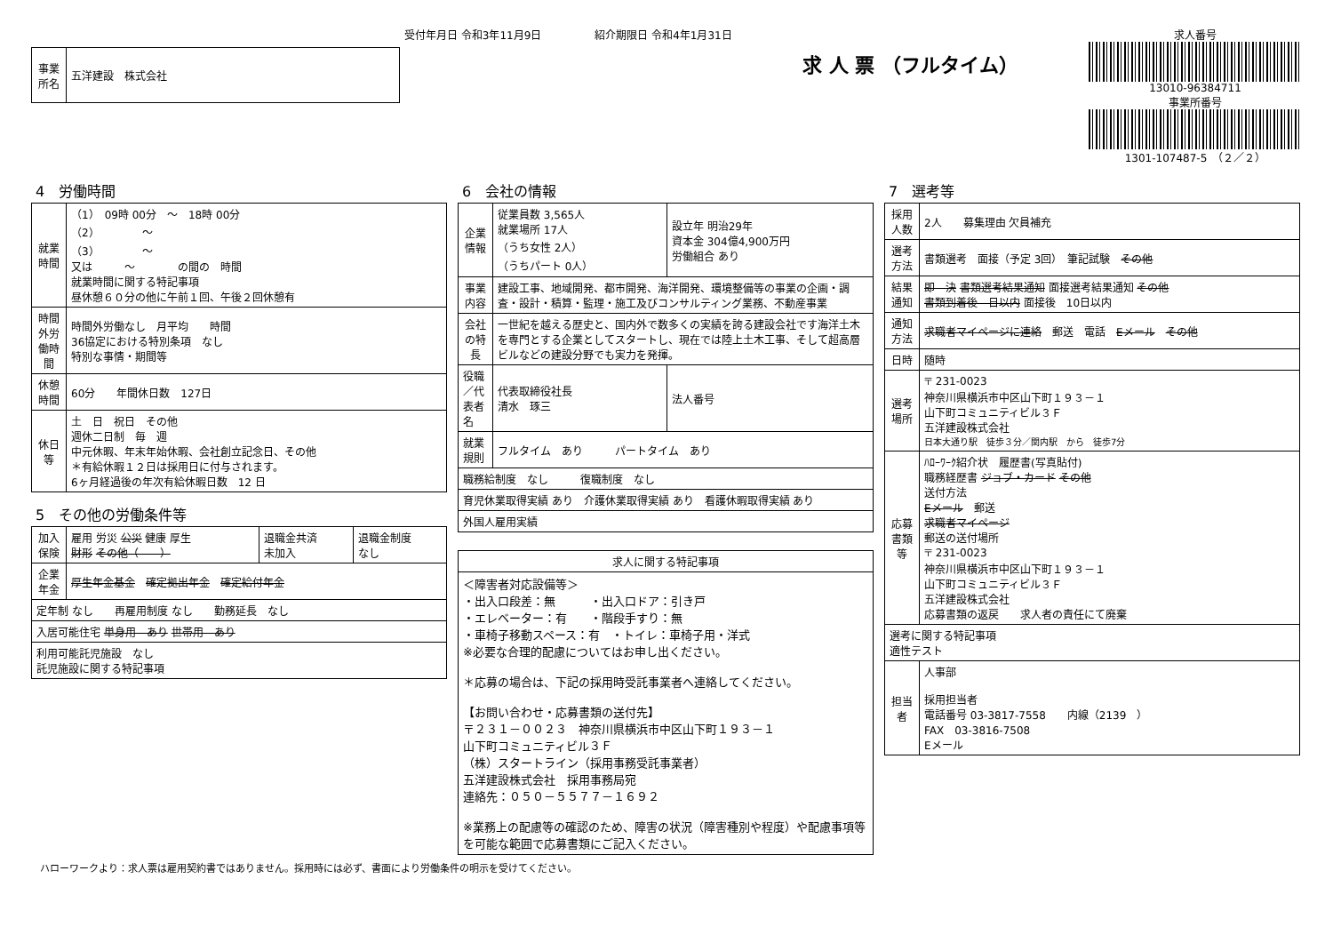受付年月日 令和3年11月9日　　　　　紹介期限日 令和4年1月31日
| 事業所名 | 五洋建設 株式会社 |
求 人 票 （フルタイム）
求人番号
13010-96384711
事業所番号
1301-107487-5　（２／２）
4　労働時間
| 就業時間 | （1） 09時 00分 ～ 18時 00分 （2） ～ （3） ～ 又は ～ の間の 時間 就業時間に関する特記事項 昼休憩６０分の他に午前１回、午後２回休憩有 |
| 時間外労働時間 | 時間外労働なし 月平均 時間 36協定における特別条項 なし 特別な事情・期間等 |
| 休憩時間 | 60分 年間休日数 127日 |
| 休日等 | 土 日 祝日 その他 週休二日制 毎 週 中元休暇、年末年始休暇、会社創立記念日、その他 ＊有給休暇１２日は採用日に付与されます。 6ヶ月経過後の年次有給休暇日数 12 日 |
5　その他の労働条件等
| 加入保険 | 雇用 労災 公災 健康 厚生 財形 その他（ ） | 退職金共済 未加入 | 退職金制度 なし |
| 企業年金 | 厚生年金基金 確定拠出年金 確定給付年金 | | |
| 定年制 なし 再雇用制度 なし 勤務延長 なし | | | |
| 入居可能住宅 単身用 あり 世帯用 あり | | | |
| 利用可能託児施設 なし 託児施設に関する特記事項 | | | |
6　会社の情報
| 企業情報 | 従業員数 3,565人 就業場所 17人 （うち女性 2人） （うちパート 0人） | 設立年 明治29年 資本金 304億4,900万円 労働組合 あり |
| 事業内容 | 建設工事、地域開発、都市開発、海洋開発、環境整備等の事業の企画・調査・設計・積算・監理・施工及びコンサルティング業務、不動産事業 | |
| 会社の特長 | 一世紀を越える歴史と、国内外で数多くの実績を誇る建設会社です海洋土木を専門とする企業としてスタートし、現在では陸上土木工事、そして超高層ビルなどの建設分野でも実力を発揮。 | |
| 役職／代表者名 | 代表取締役社長 清水 琢三 | 法人番号 |
| 就業規則 | フルタイム あり パートタイム あり | |
| 職務給制度 なし 復職制度 なし | | |
| 育児休業取得実績 あり 介護休業取得実績 あり 看護休暇取得実績 あり | | |
| 外国人雇用実績 | | |
| 求人に関する特記事項 |
| ＜障害者対応設備等＞ ・出入口段差：無 ・出入口ドア：引き戸 ・エレベーター：有 ・階段手すり：無 ・車椅子移動スペース：有 ・トイレ：車椅子用・洋式 ※必要な合理的配慮についてはお申し出ください。 ＊応募の場合は、下記の採用時受託事業者へ連絡してください。 【お問い合わせ・応募書類の送付先】 〒２３１－００２３ 神奈川県横浜市中区山下町１９３－１ 山下町コミュニティビル３Ｆ （株）スタートライン（採用事務受託事業者） 五洋建設株式会社 採用事務局宛 連絡先：０５０－５５７７－１６９２ ※業務上の配慮等の確認のため、障害の状況（障害種別や程度）や配慮事項等を可能な範囲で応募書類にご記入ください。 |
7　選考等
| 採用人数 | 2人 募集理由 欠員補充 |
| 選考方法 | 書類選考 面接（予定 3回） 筆記試験 その他 |
| 結果通知 | 即 決 書類選考結果通知 面接選考結果通知 その他 書類到着後 日以内 面接後 10日以内 |
| 通知方法 | 求職者マイページに連絡 郵送 電話 Eメール その他 |
| 日時 | 随時 |
| 選考場所 | 〒 231-0023 神奈川県横浜市中区山下町１９３－１ 山下町コミュニティビル３Ｆ 五洋建設株式会社 日本大通り駅 徒歩３分／関内駅 から 徒歩7分 |
| 応募書類等 | ﾊﾛｰﾜｰｸ紹介状 履歴書(写真貼付) 職務経歴書 ジョブ・カード その他 送付方法 Eメール 郵送 求職者マイページ 郵送の送付場所 〒 231-0023 神奈川県横浜市中区山下町１９３－１ 山下町コミュニティビル３Ｆ 五洋建設株式会社 応募書類の返戻 求人者の責任にて廃棄 |
| 選考に関する特記事項 適性テスト | |
| 担当者 | 人事部 採用担当者 電話番号 03-3817-7558 内線（2139 ） FAX 03-3816-7508 Eメール |
ハローワークより：求人票は雇用契約書ではありません。採用時には必ず、書面により労働条件の明示を受けてください。